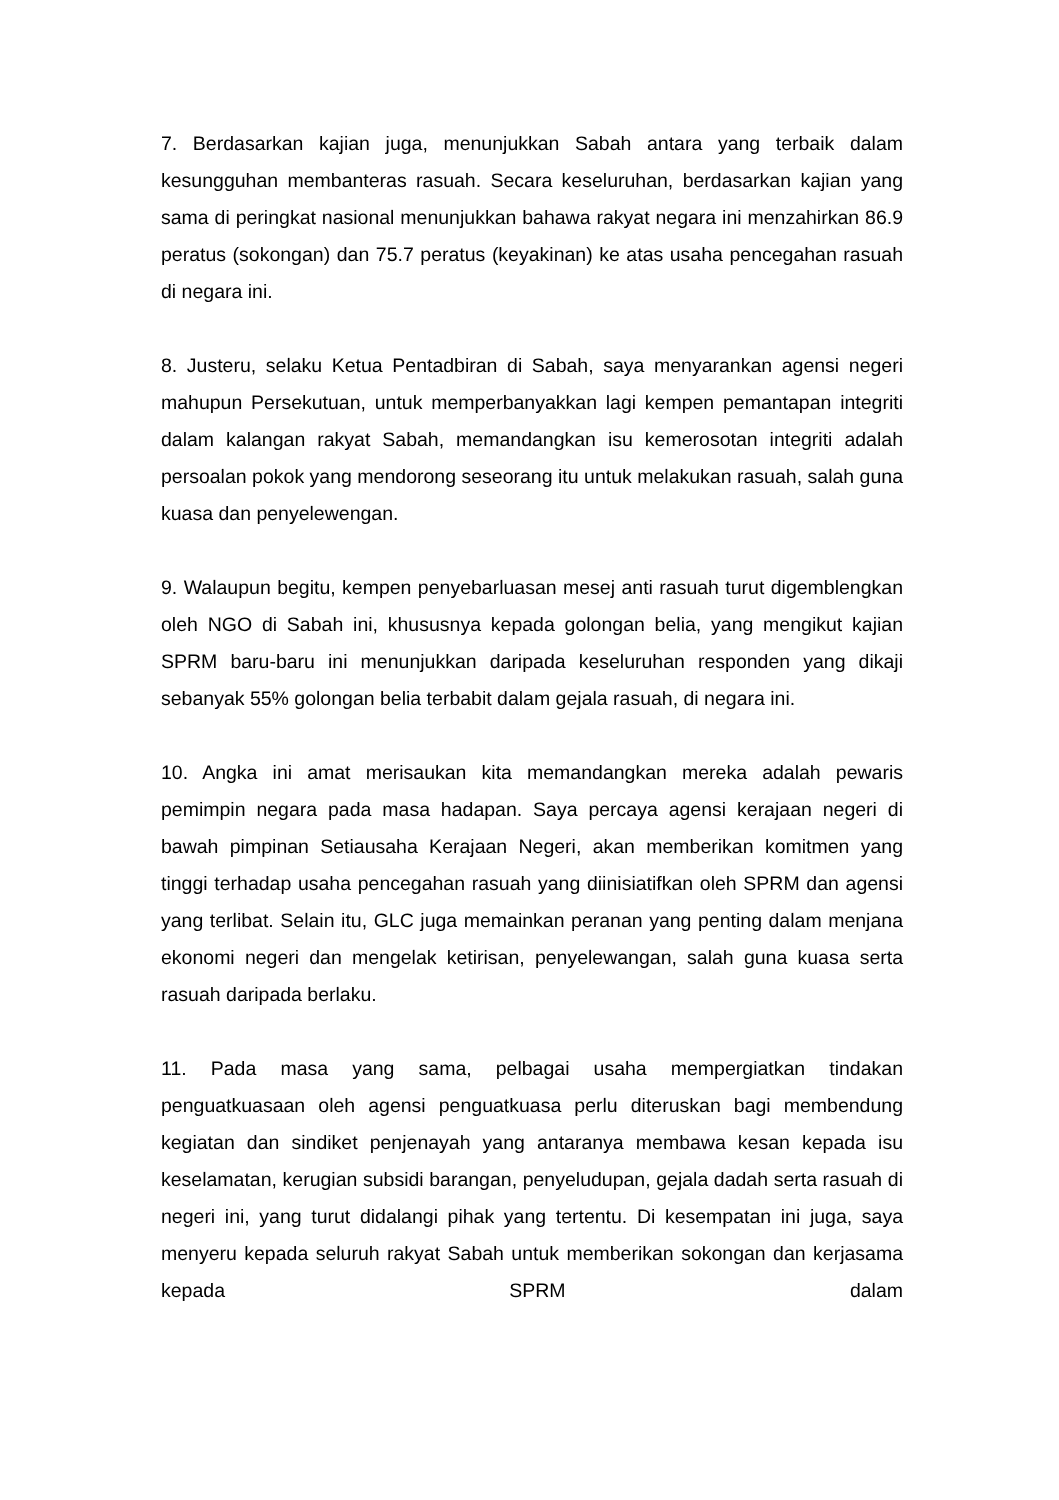7. Berdasarkan kajian juga, menunjukkan Sabah antara yang terbaik dalam kesungguhan membanteras rasuah. Secara keseluruhan, berdasarkan kajian yang sama di peringkat nasional menunjukkan bahawa rakyat negara ini menzahirkan 86.9 peratus (sokongan) dan 75.7 peratus (keyakinan) ke atas usaha pencegahan rasuah di negara ini.
8. Justeru, selaku Ketua Pentadbiran di Sabah, saya menyarankan agensi negeri mahupun Persekutuan, untuk memperbanyakkan lagi kempen pemantapan integriti dalam kalangan rakyat Sabah, memandangkan isu kemerosotan integriti adalah persoalan pokok yang mendorong seseorang itu untuk melakukan rasuah, salah guna kuasa dan penyelewengan.
9. Walaupun begitu, kempen penyebarluasan mesej anti rasuah turut digemblengkan oleh NGO di Sabah ini, khususnya kepada golongan belia, yang mengikut kajian SPRM baru-baru ini menunjukkan daripada keseluruhan responden yang dikaji sebanyak 55% golongan belia terbabit dalam gejala rasuah, di negara ini.
10. Angka ini amat merisaukan kita memandangkan mereka adalah pewaris pemimpin negara pada masa hadapan. Saya percaya agensi kerajaan negeri di bawah pimpinan Setiausaha Kerajaan Negeri, akan memberikan komitmen yang tinggi terhadap usaha pencegahan rasuah yang diinisiatifkan oleh SPRM dan agensi yang terlibat. Selain itu, GLC juga memainkan peranan yang penting dalam menjana ekonomi negeri dan mengelak ketirisan, penyelewangan, salah guna kuasa serta rasuah daripada berlaku.
11. Pada masa yang sama, pelbagai usaha mempergiatkan tindakan penguatkuasaan oleh agensi penguatkuasa perlu diteruskan bagi membendung kegiatan dan sindiket penjenayah yang antaranya membawa kesan kepada isu keselamatan, kerugian subsidi barangan, penyeludupan, gejala dadah serta rasuah di negeri ini, yang turut didalangi pihak yang tertentu. Di kesempatan ini juga, saya menyeru kepada seluruh rakyat Sabah untuk memberikan sokongan dan kerjasama kepada SPRM dalam